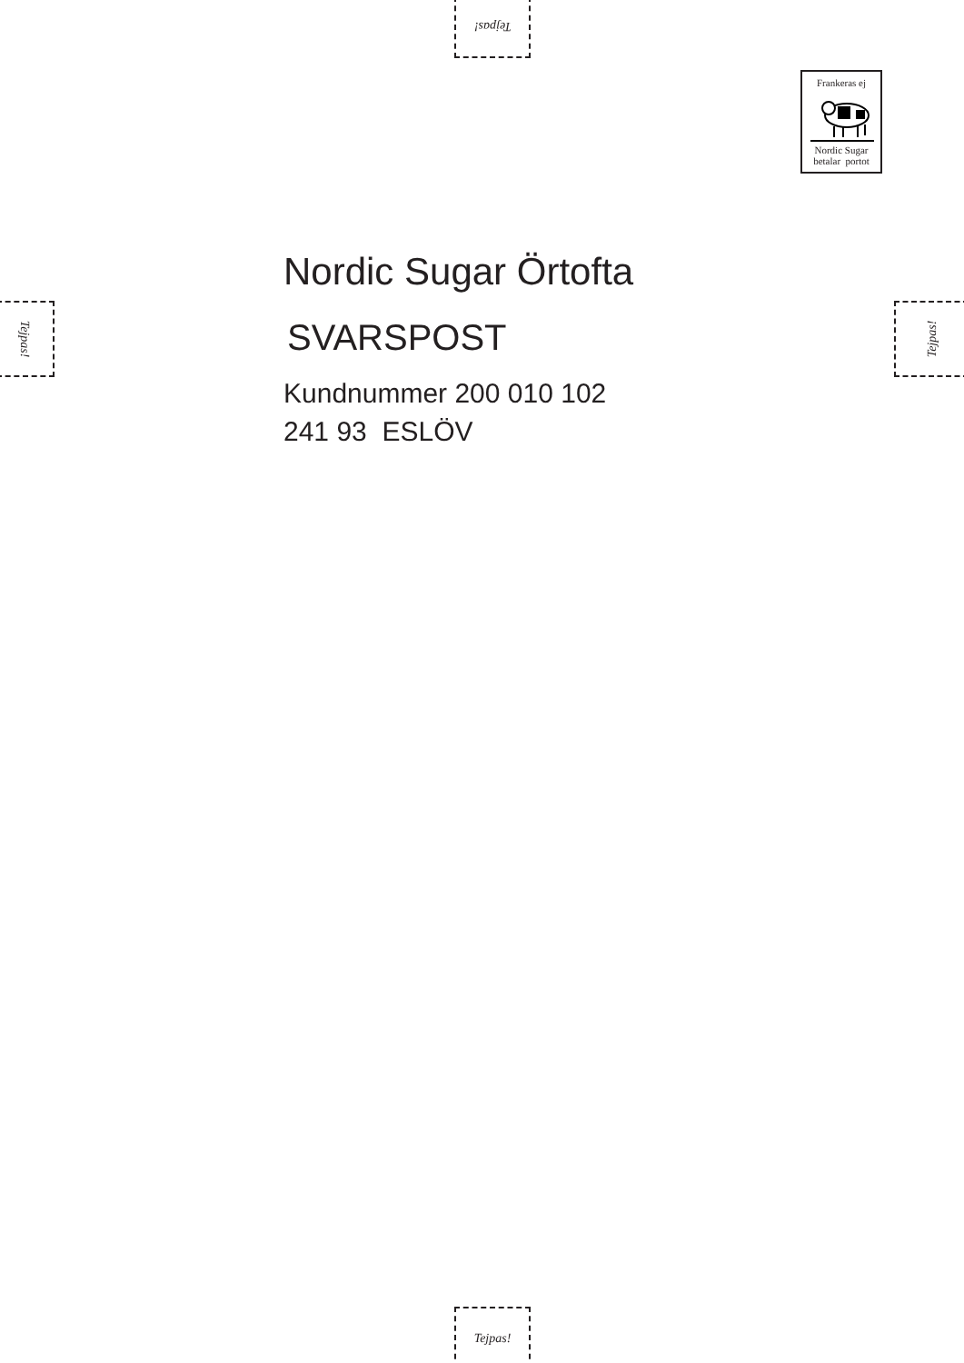Tejpas!
Tejpas! Tejpas!
Tejpas!
Frankeras ej
Nordic Sugar
betalar portot
Nordic Sugar Örtofta
SVARSPOST
Kundnummer 200 010 102
241 93 ESLÖV